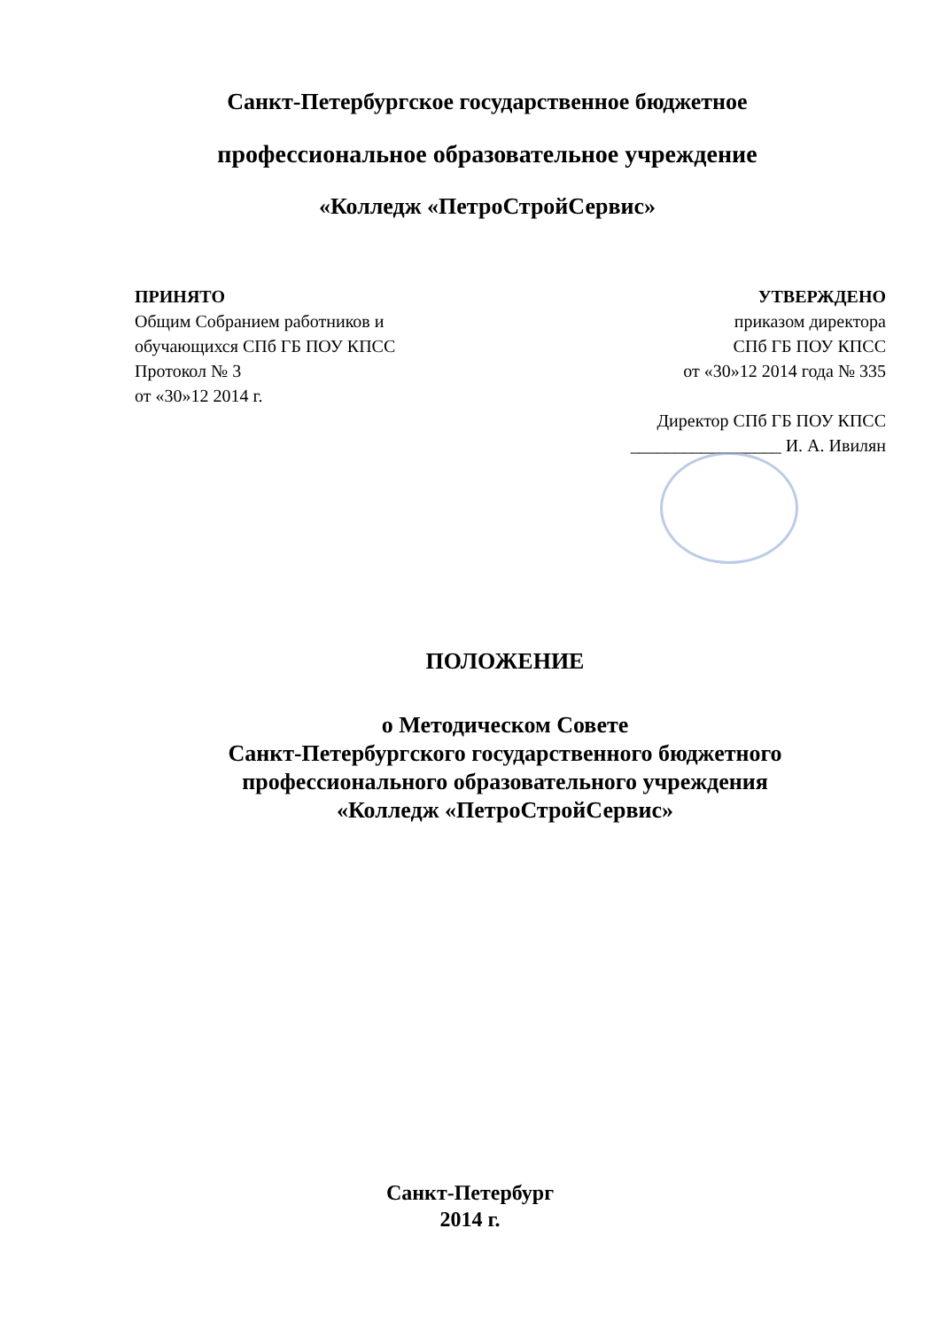Санкт-Петербургское государственное бюджетное
профессиональное образовательное учреждение
«Колледж «ПетроСтройСервис»
ПРИНЯТО
Общим Собранием работников и
обучающихся СПб ГБ ПОУ КПСС
Протокол № 3
от «30»12 2014 г.
УТВЕРЖДЕНО
приказом директора
СПб ГБ ПОУ КПСС
от «30»12 2014 года № 335
Директор СПб ГБ ПОУ КПСС
_________________ И. А. Ивилян
ПОЛОЖЕНИЕ
о Методическом Совете
Санкт-Петербургского государственного бюджетного
профессионального образовательного учреждения
«Колледж «ПетроСтройСервис»
Санкт-Петербург
2014 г.